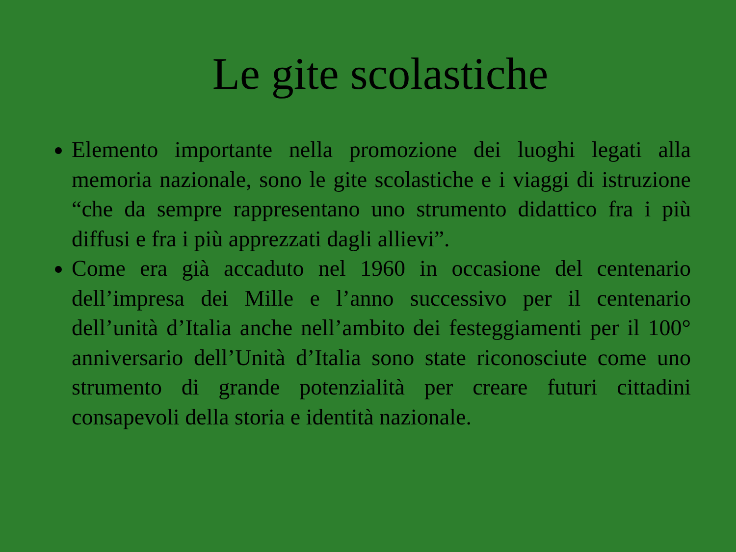Le gite scolastiche
Elemento importante nella promozione dei luoghi legati alla memoria nazionale, sono le gite scolastiche e i viaggi di istruzione “che da sempre rappresentano uno strumento didattico fra i più diffusi e fra i più apprezzati dagli allievi”.
Come era già accaduto nel 1960 in occasione del centenario dell’impresa dei Mille e l’anno successivo per il centenario dell’unità d’Italia anche nell’ambito dei festeggiamenti per il 100° anniversario dell’Unità d’Italia sono state riconosciute come uno strumento di grande potenzialità per creare futuri cittadini consapevoli della storia e identità nazionale.